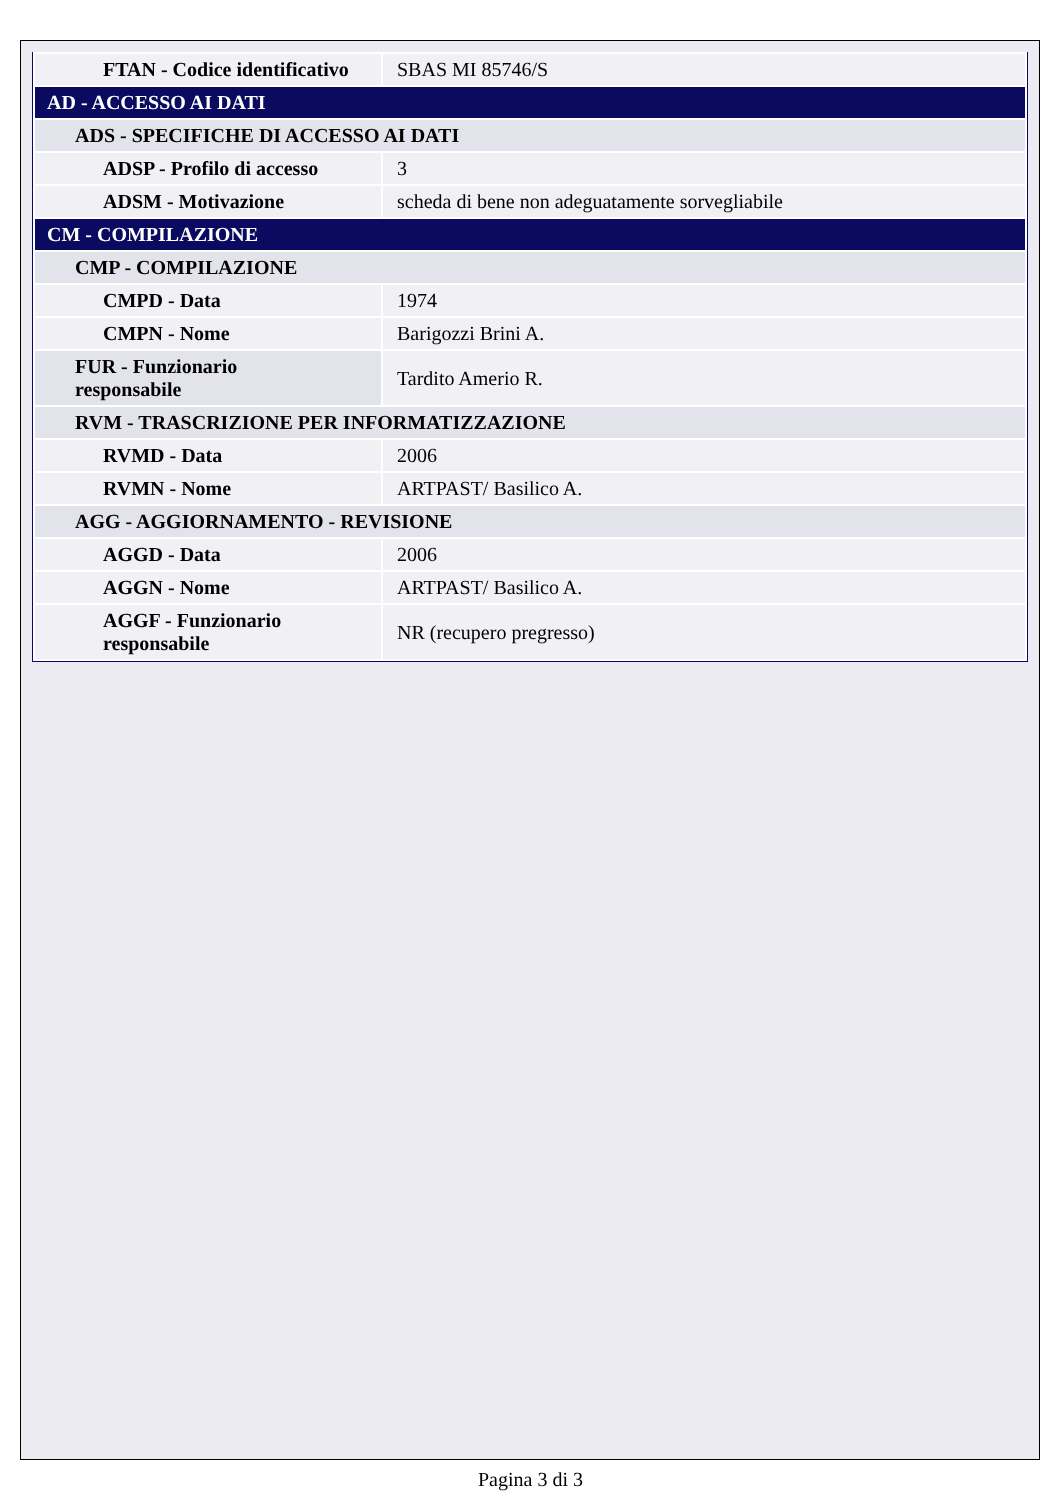| FTAN - Codice identificativo | SBAS MI 85746/S |
| AD - ACCESSO AI DATI | |
| ADS - SPECIFICHE DI ACCESSO AI DATI | |
| ADSP - Profilo di accesso | 3 |
| ADSM - Motivazione | scheda di bene non adeguatamente sorvegliabile |
| CM - COMPILAZIONE | |
| CMP - COMPILAZIONE | |
| CMPD - Data | 1974 |
| CMPN - Nome | Barigozzi Brini A. |
| FUR - Funzionario responsabile | Tardito Amerio R. |
| RVM - TRASCRIZIONE PER INFORMATIZZAZIONE | |
| RVMD - Data | 2006 |
| RVMN - Nome | ARTPAST/ Basilico A. |
| AGG - AGGIORNAMENTO - REVISIONE | |
| AGGD - Data | 2006 |
| AGGN - Nome | ARTPAST/ Basilico A. |
| AGGF - Funzionario responsabile | NR (recupero pregresso) |
Pagina 3 di 3